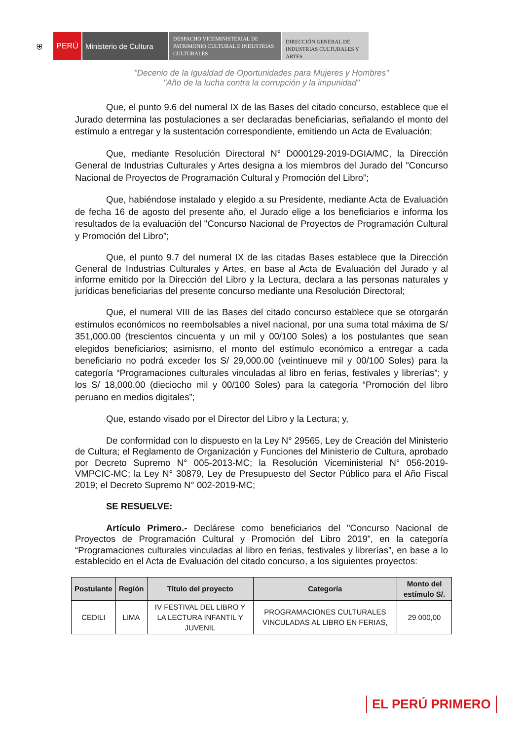⛨
PERÚ Ministerio de Cultura
DESPACHO VICEMINISTERIAL DE PATRIMONIO CULTURAL E INDUSTRIAS CULTURALES
DIRECCIÓN GENERAL DE INDUSTRIAS CULTURALES Y ARTES
"Decenio de la Igualdad de Oportunidades para Mujeres y Hombres"
"Año de la lucha contra la corrupción y la impunidad"
Que, el punto 9.6 del numeral IX de las Bases del citado concurso, establece que el Jurado determina las postulaciones a ser declaradas beneficiarias, señalando el monto del estímulo a entregar y la sustentación correspondiente, emitiendo un Acta de Evaluación;
Que, mediante Resolución Directoral N° D000129-2019-DGIA/MC, la Dirección General de Industrias Culturales y Artes designa a los miembros del Jurado del "Concurso Nacional de Proyectos de Programación Cultural y Promoción del Libro”;
Que, habiéndose instalado y elegido a su Presidente, mediante Acta de Evaluación de fecha 16 de agosto del presente año, el Jurado elige a los beneficiarios e informa los resultados de la evaluación del "Concurso Nacional de Proyectos de Programación Cultural y Promoción del Libro”;
Que, el punto 9.7 del numeral IX de las citadas Bases establece que la Dirección General de Industrias Culturales y Artes, en base al Acta de Evaluación del Jurado y al informe emitido por la Dirección del Libro y la Lectura, declara a las personas naturales y jurídicas beneficiarias del presente concurso mediante una Resolución Directoral;
Que, el numeral VIII de las Bases del citado concurso establece que se otorgarán estímulos económicos no reembolsables a nivel nacional, por una suma total máxima de S/ 351,000.00 (trescientos cincuenta y un mil y 00/100 Soles) a los postulantes que sean elegidos beneficiarios; asimismo, el monto del estímulo económico a entregar a cada beneficiario no podrá exceder los S/ 29,000.00 (veintinueve mil y 00/100 Soles) para la categoría “Programaciones culturales vinculadas al libro en ferias, festivales y librerías”; y los S/ 18,000.00 (dieciocho mil y 00/100 Soles) para la categoría “Promoción del libro peruano en medios digitales”;
Que, estando visado por el Director del Libro y la Lectura; y,
De conformidad con lo dispuesto en la Ley N° 29565, Ley de Creación del Ministerio de Cultura; el Reglamento de Organización y Funciones del Ministerio de Cultura, aprobado por Decreto Supremo N° 005-2013-MC; la Resolución Viceministerial N° 056-2019-VMPCIC-MC; la Ley N° 30879, Ley de Presupuesto del Sector Público para el Año Fiscal 2019; el Decreto Supremo N° 002-2019-MC;
SE RESUELVE:
Artículo Primero.- Declárese como beneficiarios del "Concurso Nacional de Proyectos de Programación Cultural y Promoción del Libro 2019”, en la categoría “Programaciones culturales vinculadas al libro en ferias, festivales y librerías”, en base a lo establecido en el Acta de Evaluación del citado concurso, a los siguientes proyectos:
| Postulante | Región | Título del proyecto | Categoría | Monto del estímulo S/. |
| --- | --- | --- | --- | --- |
| CEDILI | LIMA | IV FESTIVAL DEL LIBRO Y LA LECTURA INFANTIL Y JUVENIL | PROGRAMACIONES CULTURALES VINCULADAS AL LIBRO EN FERIAS, | 29 000,00 |
EL PERÚ PRIMERO